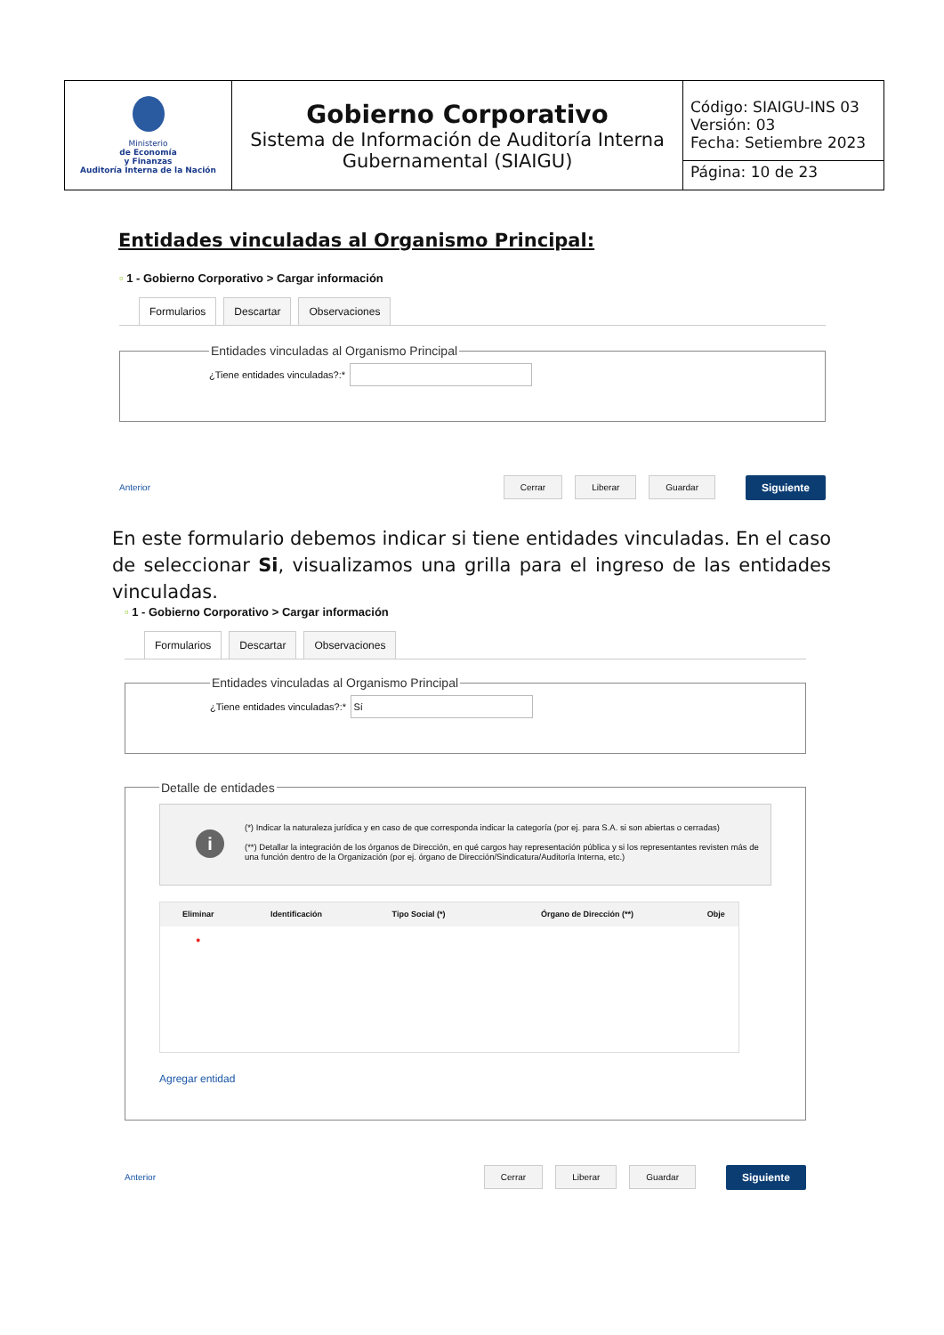| Ministerio de Economía y Finanzas Auditoría Interna de la Nación | Gobierno Corporativo Sistema de Información de Auditoría Interna Gubernamental (SIAIGU) | Código: SIAIGU-INS 03 Versión: 03 Fecha: Setiembre 2023 Página: 10 de 23 |
Entidades vinculadas al Organismo Principal:
▫ 1 - Gobierno Corporativo > Cargar información
Formularios Descartar Observaciones
Entidades vinculadas al Organismo Principal¿Tiene entidades vinculadas?:*
Anterior Cerrar Liberar Guardar Siguiente
En este formulario debemos indicar si tiene entidades vinculadas. En el caso de seleccionar Si, visualizamos una grilla para el ingreso de las entidades vinculadas.
▫ 1 - Gobierno Corporativo > Cargar información
Formularios Descartar Observaciones
Entidades vinculadas al Organismo Principal¿Tiene entidades vinculadas?:* Sí Detalle de entidades
i
(*) Indicar la naturaleza jurídica y en caso de que corresponda indicar la categoría (por ej. para S.A. si son abiertas o cerradas)
(**) Detallar la integración de los órganos de Dirección, en qué cargos hay representación pública y si los representantes revisten más de una función dentro de la Organización (por ej. órgano de Dirección/Sindicatura/Auditoría Interna, etc.)
| Eliminar | Identificación | Tipo Social (*) | Órgano de Dirección (**) | Obje |
| --- | --- | --- | --- | --- |
| ● | | | | |
Agregar entidad
Anterior Cerrar Liberar Guardar Siguiente